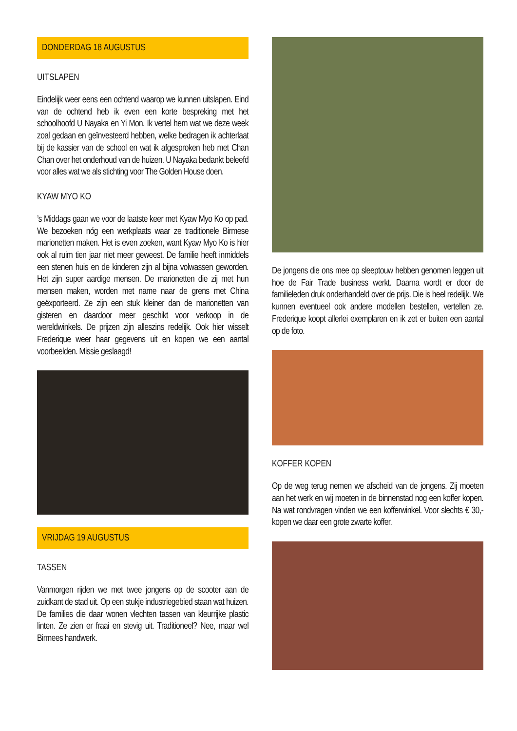DONDERDAG 18 AUGUSTUS
UITSLAPEN
Eindelijk weer eens een ochtend waarop we kunnen uitslapen. Eind van de ochtend heb ik even een korte bespreking met het schoolhoofd U Nayaka en Yi Mon. Ik vertel hem wat we deze week zoal gedaan en geïnvesteerd hebben, welke bedragen ik achterlaat bij de kassier van de school en wat ik afgesproken heb met Chan Chan over het onderhoud van de huizen. U Nayaka bedankt beleefd voor alles wat we als stichting voor The Golden House doen.
KYAW MYO KO
’s Middags gaan we voor de laatste keer met Kyaw Myo Ko op pad. We bezoeken nóg een werkplaats waar ze traditionele Birmese marionetten maken. Het is even zoeken, want Kyaw Myo Ko is hier ook al ruim tien jaar niet meer geweest. De familie heeft inmiddels een stenen huis en de kinderen zijn al bijna volwassen geworden. Het zijn super aardige mensen. De marionetten die zij met hun mensen maken, worden met name naar de grens met China geëxporteerd. Ze zijn een stuk kleiner dan de marionetten van gisteren en daardoor meer geschikt voor verkoop in de wereldwinkels. De prijzen zijn alleszins redelijk. Ook hier wisselt Frederique weer haar gegevens uit en kopen we een aantal voorbeelden. Missie geslaagd!
VRIJDAG 19 AUGUSTUS
TASSEN
Vanmorgen rijden we met twee jongens op de scooter aan de zuidkant de stad uit. Op een stukje industriegebied staan wat huizen. De families die daar wonen vlechten tassen van kleurrijke plastic linten. Ze zien er fraai en stevig uit. Traditioneel? Nee, maar wel Birmees handwerk.
De jongens die ons mee op sleeptouw hebben genomen leggen uit hoe de Fair Trade business werkt. Daarna wordt er door de familieleden druk onderhandeld over de prijs. Die is heel redelijk. We kunnen eventueel ook andere modellen bestellen, vertellen ze. Frederique koopt allerlei exemplaren en ik zet er buiten een aantal op de foto.
KOFFER KOPEN
Op de weg terug nemen we afscheid van de jongens. Zij moeten aan het werk en wij moeten in de binnenstad nog een koffer kopen. Na wat rondvragen vinden we een kofferwinkel. Voor slechts € 30,- kopen we daar een grote zwarte koffer.